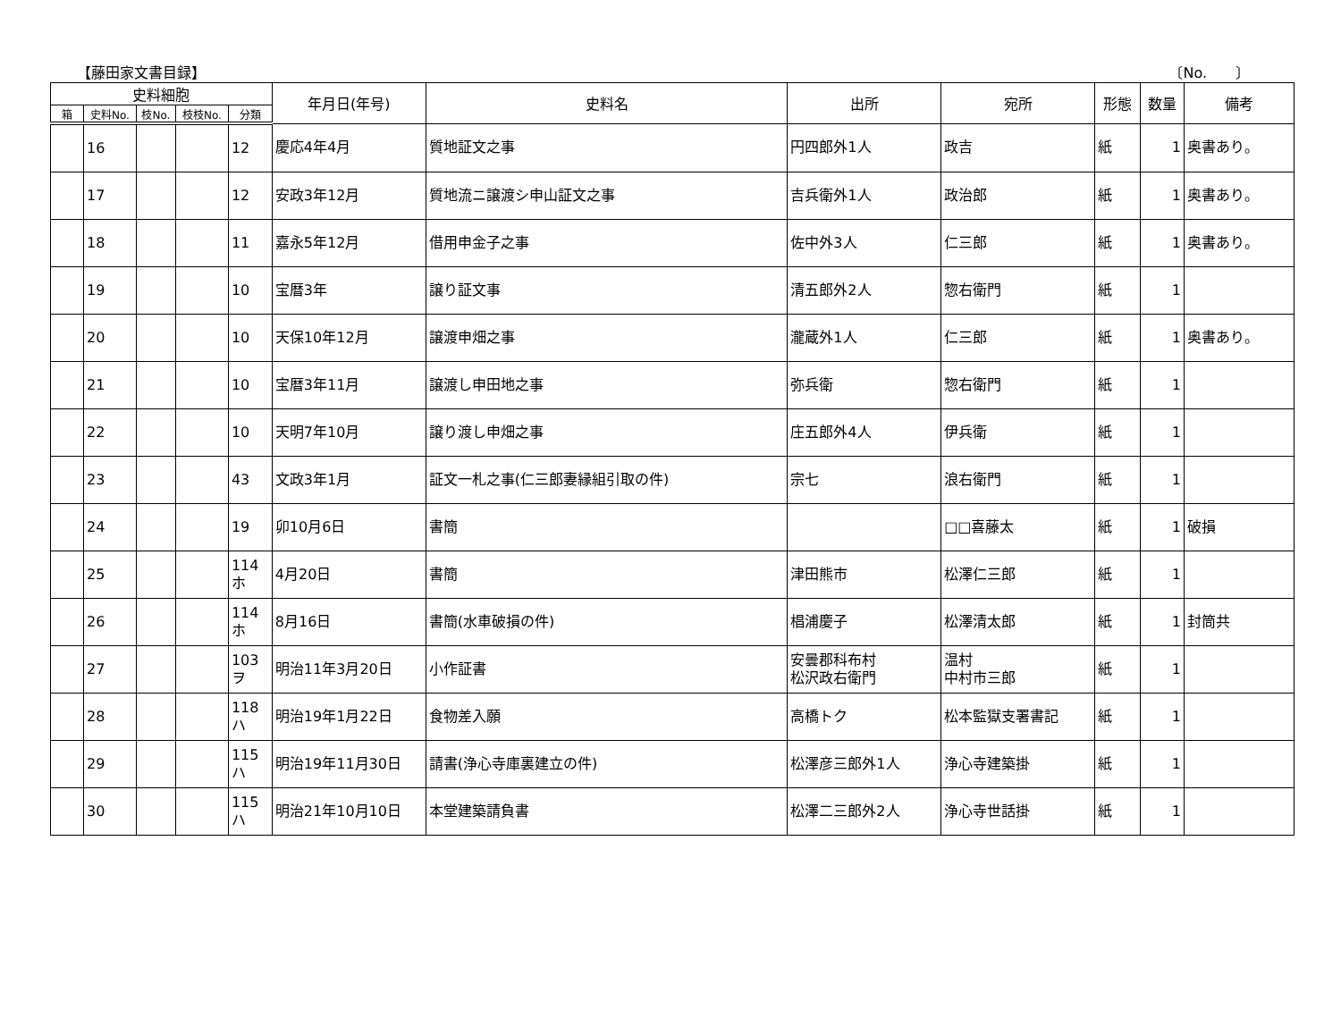【藤田家文書目録】 〔No.　　〕
| 史料細胞 | | | | | 年月日(年号) | 史料名 | 出所 | 宛所 | 形態 | 数量 | 備考 |
| --- | --- | --- | --- | --- | --- | --- | --- | --- | --- | --- | --- |
| 箱 | 史料No. | 枝No. | 枝枝No. | 分類 | | | | | | | |
| | 16 | | | 12 | 慶応4年4月 | 質地証文之事 | 円四郎外1人 | 政吉 | 紙 | 1 | 奥書あり。 |
| | 17 | | | 12 | 安政3年12月 | 質地流ニ譲渡シ申山証文之事 | 吉兵衛外1人 | 政治郎 | 紙 | 1 | 奥書あり。 |
| | 18 | | | 11 | 嘉永5年12月 | 借用申金子之事 | 佐中外3人 | 仁三郎 | 紙 | 1 | 奥書あり。 |
| | 19 | | | 10 | 宝暦3年 | 譲り証文事 | 清五郎外2人 | 惣右衛門 | 紙 | 1 | |
| | 20 | | | 10 | 天保10年12月 | 譲渡申畑之事 | 瀧蔵外1人 | 仁三郎 | 紙 | 1 | 奥書あり。 |
| | 21 | | | 10 | 宝暦3年11月 | 譲渡し申田地之事 | 弥兵衛 | 惣右衛門 | 紙 | 1 | |
| | 22 | | | 10 | 天明7年10月 | 譲り渡し申畑之事 | 庄五郎外4人 | 伊兵衛 | 紙 | 1 | |
| | 23 | | | 43 | 文政3年1月 | 証文一札之事(仁三郎妻縁組引取の件) | 宗七 | 浪右衛門 | 紙 | 1 | |
| | 24 | | | 19 | 卯10月6日 | 書簡 | | □□喜藤太 | 紙 | 1 | 破損 |
| | 25 | | | 114 ホ | 4月20日 | 書簡 | 津田熊市 | 松澤仁三郎 | 紙 | 1 | |
| | 26 | | | 114 ホ | 8月16日 | 書簡(水車破損の件) | 椙浦慶子 | 松澤清太郎 | 紙 | 1 | 封筒共 |
| | 27 | | | 103 ヲ | 明治11年3月20日 | 小作証書 | 安曇郡科布村 松沢政右衛門 | 温村 中村市三郎 | 紙 | 1 | |
| | 28 | | | 118 ハ | 明治19年1月22日 | 食物差入願 | 高橋トク | 松本監獄支署書記 | 紙 | 1 | |
| | 29 | | | 115 ハ | 明治19年11月30日 | 請書(浄心寺庫裏建立の件) | 松澤彦三郎外1人 | 浄心寺建築掛 | 紙 | 1 | |
| | 30 | | | 115 ハ | 明治21年10月10日 | 本堂建築請負書 | 松澤二三郎外2人 | 浄心寺世話掛 | 紙 | 1 | |